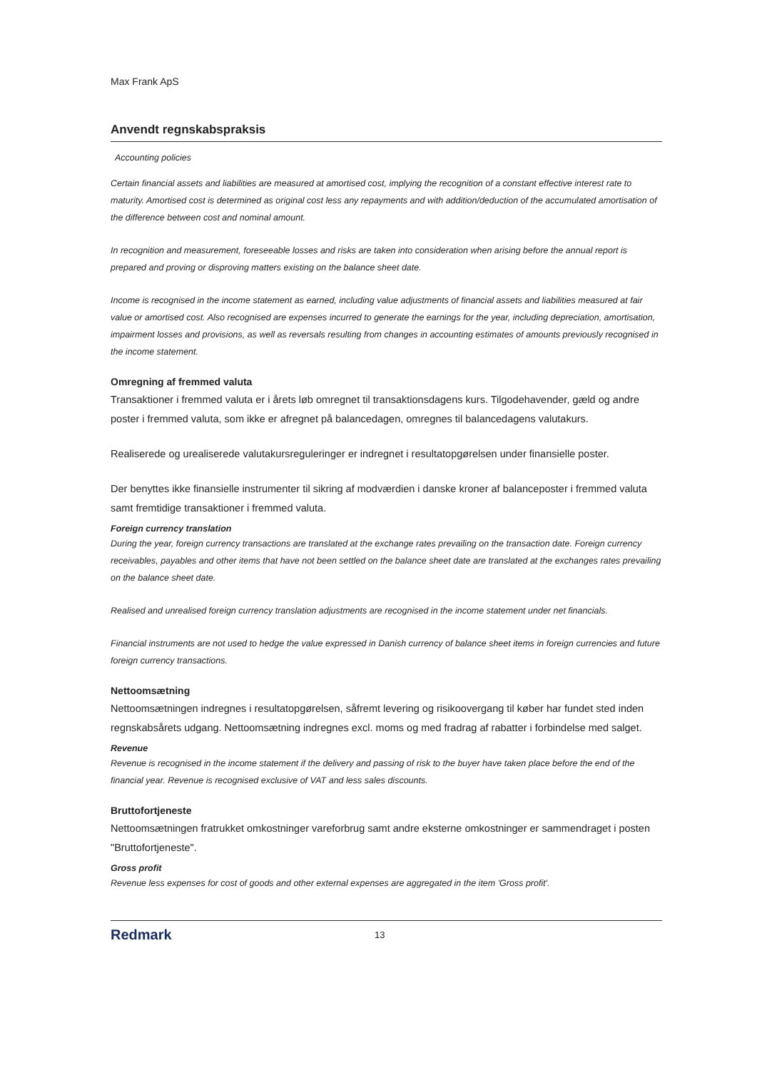Max Frank ApS
Anvendt regnskabspraksis
Accounting policies
Certain financial assets and liabilities are measured at amortised cost, implying the recognition of a constant effective interest rate to maturity. Amortised cost is determined as original cost less any repayments and with addition/deduction of the accumulated amortisation of the difference between cost and nominal amount.
In recognition and measurement, foreseeable losses and risks are taken into consideration when arising before the annual report is prepared and proving or disproving matters existing on the balance sheet date.
Income is recognised in the income statement as earned, including value adjustments of financial assets and liabilities measured at fair value or amortised cost. Also recognised are expenses incurred to generate the earnings for the year, including depreciation, amortisation, impairment losses and provisions, as well as reversals resulting from changes in accounting estimates of amounts previously recognised in the income statement.
Omregning af fremmed valuta
Transaktioner i fremmed valuta er i årets løb omregnet til transaktionsdagens kurs. Tilgodehavender, gæld og andre poster i fremmed valuta, som ikke er afregnet på balancedagen, omregnes til balancedagens valutakurs.
Realiserede og urealiserede valutakursreguleringer er indregnet i resultatopgørelsen under finansielle poster.
Der benyttes ikke finansielle instrumenter til sikring af modværdien i danske kroner af balanceposter i fremmed valuta samt fremtidige transaktioner i fremmed valuta.
Foreign currency translation
During the year, foreign currency transactions are translated at the exchange rates prevailing on the transaction date. Foreign currency receivables, payables and other items that have not been settled on the balance sheet date are translated at the exchanges rates prevailing on the balance sheet date.
Realised and unrealised foreign currency translation adjustments are recognised in the income statement under net financials.
Financial instruments are not used to hedge the value expressed in Danish currency of balance sheet items in foreign currencies and future foreign currency transactions.
Nettoomsætning
Nettoomsætningen indregnes i resultatopgørelsen, såfremt levering og risikoovergang til køber har fundet sted inden regnskabsårets udgang. Nettoomsætning indregnes excl. moms og med fradrag af rabatter i forbindelse med salget.
Revenue
Revenue is recognised in the income statement if the delivery and passing of risk to the buyer have taken place before the end of the financial year. Revenue is recognised exclusive of VAT and less sales discounts.
Bruttofortjeneste
Nettoomsætningen fratrukket omkostninger vareforbrug samt andre eksterne omkostninger er sammendraget i posten "Bruttofortjeneste".
Gross profit
Revenue less expenses for cost of goods and other external expenses are aggregated in the item 'Gross profit'.
Redmark 13